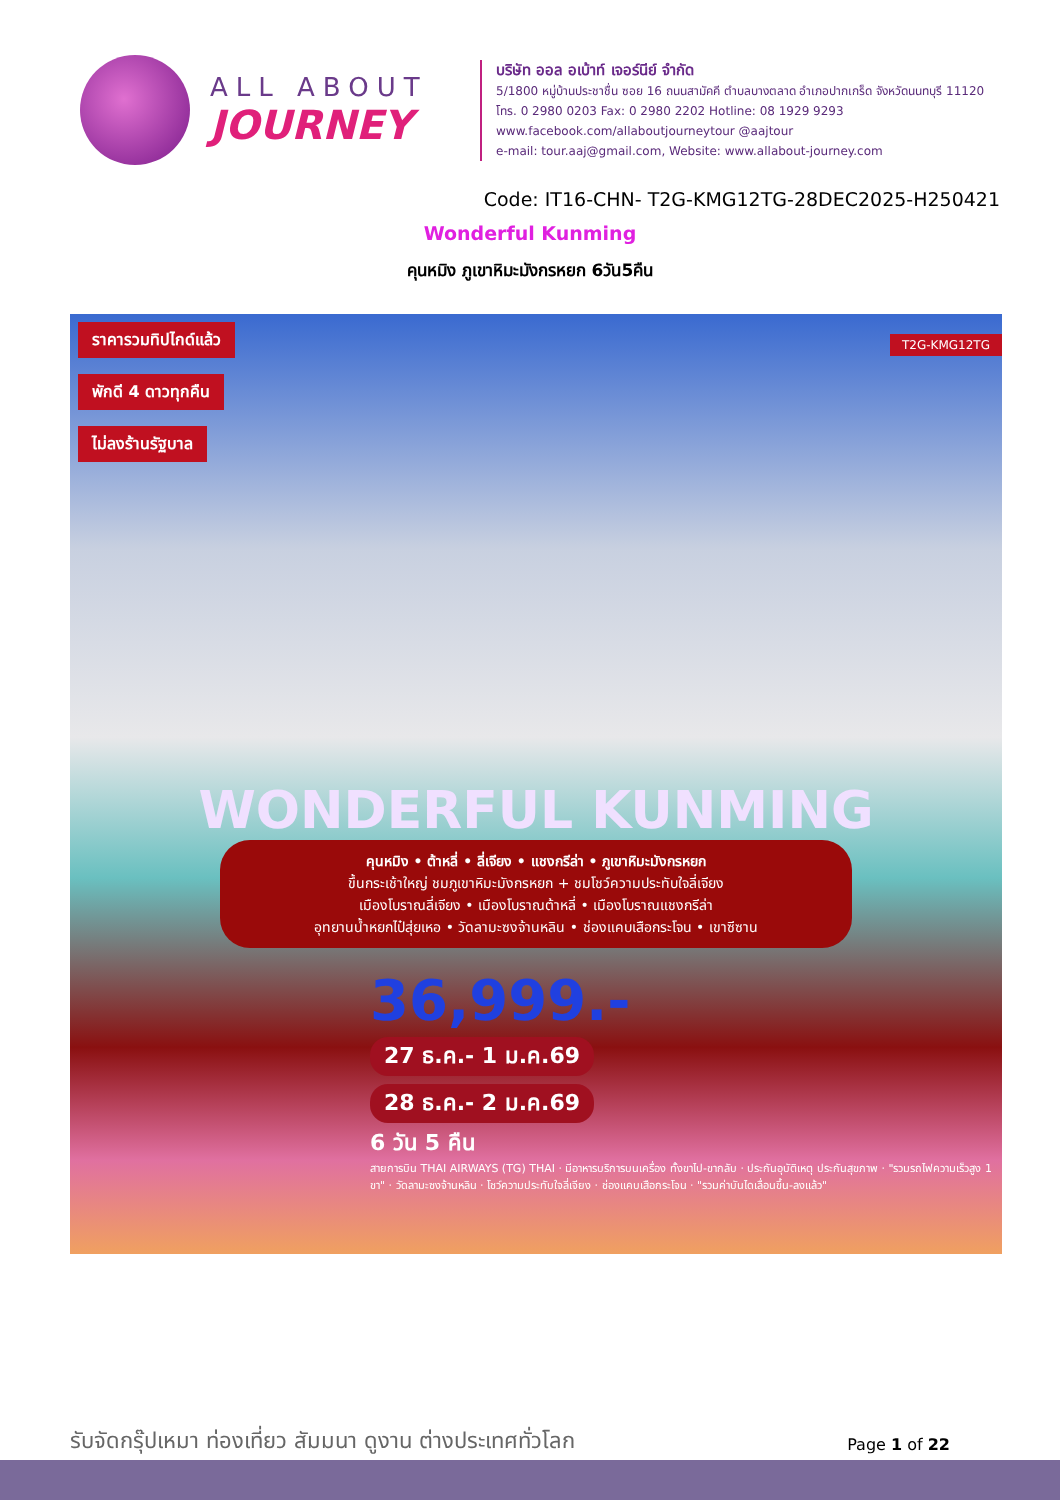ALL ABOUT
JOURNEY
บริษัท ออล อเบ้าท์ เจอร์นีย์ จำกัด
5/1800 หมู่บ้านประชาชื่น ซอย 16 ถนนสามัคคี ตำบลบางตลาด อำเภอปากเกร็ด จังหวัดนนทบุรี 11120
โทร. 0 2980 0203 Fax: 0 2980 2202 Hotline: 08 1929 9293
www.facebook.com/allaboutjourneytour @aajtour
e-mail: tour.aaj@gmail.com, Website: www.allabout-journey.com
Code: IT16-CHN- T2G-KMG12TG-28DEC2025-H250421
Wonderful Kunming
คุนหมิง ภูเขาหิมะมังกรหยก 6วัน5คืน
ราคารวมทิปไกด์แล้ว
พักดี 4 ดาวทุกคืน
ไม่ลงร้านรัฐบาล
T2G-KMG12TG
WONDERFUL KUNMING
คุนหมิง • ต้าหลี่ • ลี่เจียง • แชงกรีล่า • ภูเขาหิมะมังกรหยก
ขึ้นกระเช้าใหญ่ ชมภูเขาหิมะมังกรหยก + ชมโชว์ความประทับใจลี่เจียง
เมืองโบราณลี่เจียง • เมืองโบราณต้าหลี่ • เมืองโบราณแชงกรีล่า
อุทยานน้ำหยกไป๋สุ่ยเหอ • วัดลามะซงจ้านหลิน • ช่องแคบเสือกระโจน • เขาซีซาน
36,999.-
27 ธ.ค.- 1 ม.ค.69
28 ธ.ค.- 2 ม.ค.69
6 วัน 5 คืน
สายการบิน THAI AIRWAYS (TG) THAI · มีอาหารบริการบนเครื่อง ทั้งขาไป-ขากลับ · ประกันอุบัติเหตุ ประกันสุขภาพ · "รวมรถไฟความเร็วสูง 1 ขา" · วัดลามะซงจ้านหลิน · โชว์ความประทับใจลี่เจียง · ช่องแคบเสือกระโจน · "รวมค่าบันไดเลื่อนขึ้น-ลงแล้ว"
รับจัดกรุ๊ปเหมา ท่องเที่ยว สัมมนา ดูงาน ต่างประเทศทั่วโลก
Page 1 of 22